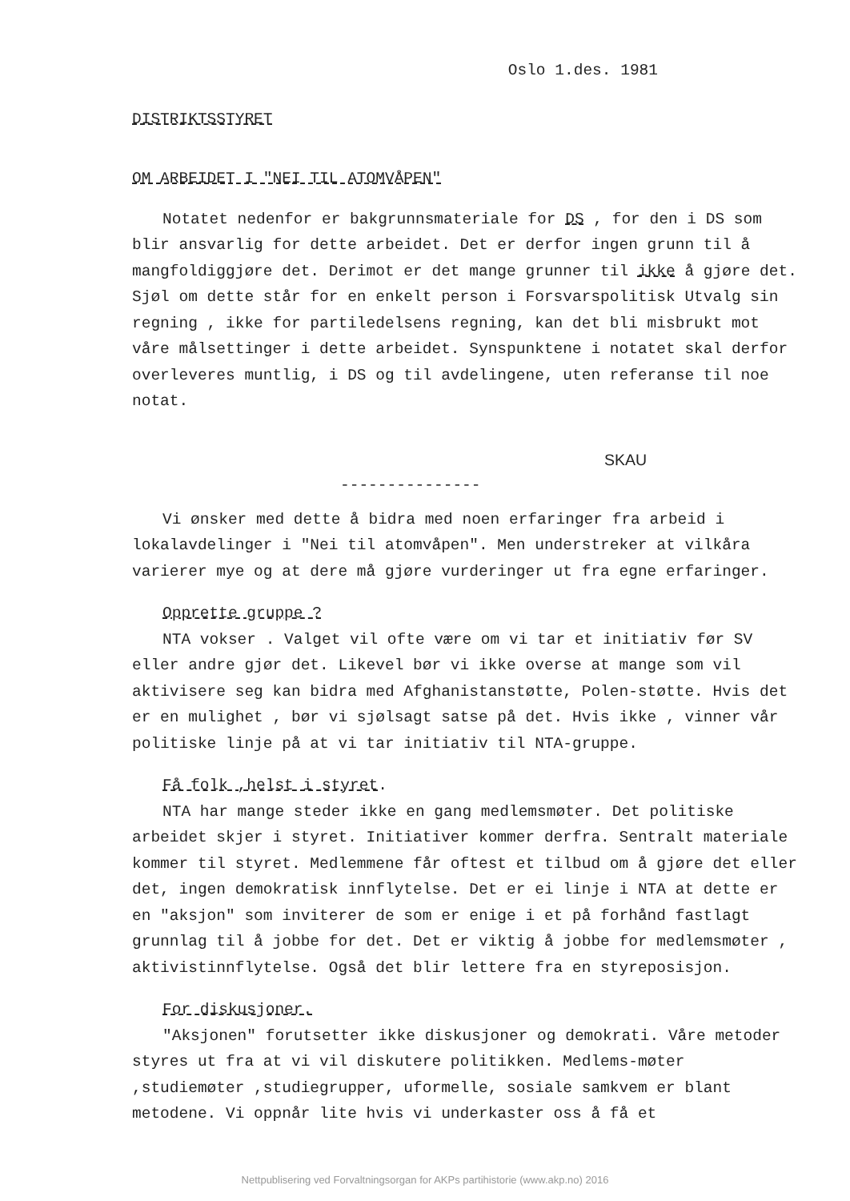Oslo 1.des. 1981
DISTRIKTSSTYRET
OM ARBEIDET I "NEI TIL ATOMVÅPEN"
Notatet nedenfor er bakgrunnsmateriale for DS , for den i DS som blir ansvarlig for dette arbeidet. Det er derfor ingen grunn til å mangfoldiggjøre det. Derimot er det mange grunner til ikke å gjøre det. Sjøl om dette står for en enkelt person i Forsvarspolitisk Utvalg sin regning , ikke for partiledelsens regning, kan det bli misbrukt mot våre målsettinger i dette arbeidet. Synspunktene i notatet skal derfor overleveres muntlig, i DS og til avdelingene, uten referanse til noe notat.
SKAU
---------------
Vi ønsker med dette å bidra med noen erfaringer fra arbeid i lokalavdelinger i "Nei til atomvåpen". Men understreker at vilkåra varierer mye og at dere må gjøre vurderinger ut fra egne erfaringer.
Opprette gruppe ?
NTA vokser . Valget vil ofte være om vi tar et initiativ før SV eller andre gjør det. Likevel bør vi ikke overse at mange som vil aktivisere seg kan bidra med Afghanistanstøtte, Polen-støtte. Hvis det er en mulighet , bør vi sjølsagt satse på det. Hvis ikke , vinner vår politiske linje på at vi tar initiativ til NTA-gruppe.
Få folk ,helst i styret.
NTA har mange steder ikke en gang medlemsmøter. Det politiske arbeidet skjer i styret. Initiativer kommer derfra. Sentralt materiale kommer til styret. Medlemmene får oftest et tilbud om å gjøre det eller det, ingen demokratisk innflytelse. Det er ei linje i NTA at dette er en "aksjon" som inviterer de som er enige i et på forhånd fastlagt grunnlag til å jobbe for det. Det er viktig å jobbe for medlemsmøter , aktivistinnflytelse. Også det blir lettere fra en styreposisjon.
For diskusjoner.
"Aksjonen" forutsetter ikke diskusjoner og demokrati. Våre metoder styres ut fra at vi vil diskutere politikken. Medlems-møter ,studiemøter ,studiegrupper, uformelle, sosiale samkvem er blant metodene. Vi oppnår lite hvis vi underkaster oss å få et
Nettpublisering ved Forvaltningsorgan for AKPs partihistorie (www.akp.no) 2016